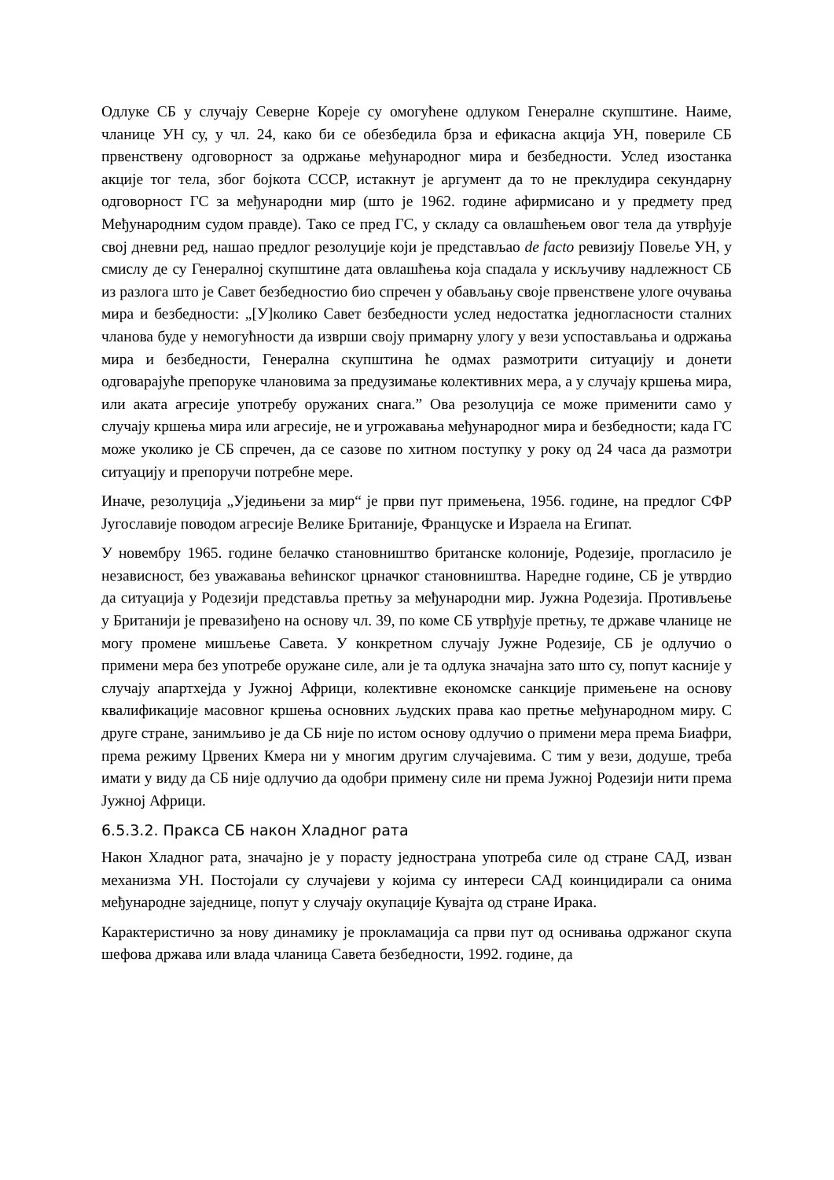Одлуке СБ у случају Северне Кореје су омогућене одлуком Генералне скупштине. Наиме, чланице УН су, у чл. 24, како би се обезбедила брза и ефикасна акција УН, повериле СБ првенствену одговорност за одржање међународног мира и безбедности. Услед изостанка акције тог тела, због бојкота СССР, истакнут је аргумент да то не преклудира секундарну одговорност ГС за међународни мир (што је 1962. године афирмисано и у предмету пред Међународним судом правде). Тако се пред ГС, у складу са овлашћењем овог тела да утврђује свој дневни ред, нашао предлог резолуције који је представљао de facto ревизију Повеље УН, у смислу де су Генералној скупштине дата овлашћења која спадала у искључиву надлежност СБ из разлога што је Савет безбедностио био спречен у обављању своје првенствене улоге очувања мира и безбедности: „[У]колико Савет безбедности услед недостатка једногласности сталних чланова буде у немогућности да изврши своју примарну улогу у вези успостављања и одржања мира и безбедности, Генерална скупштина ће одмах размотрити ситуацију и донети одговарајуће препоруке члановима за предузимање колективних мера, а у случају кршења мира, или аката агресије употребу оружаних снага.” Ова резолуција се може применити само у случају кршења мира или агресије, не и угрожавања међународног мира и безбедности; када ГС може уколико је СБ спречен, да се сазове по хитном поступку у року од 24 часа да размотри ситуацију и препоручи потребне мере.
Иначе, резолуција „Уједињени за мир“ је први пут примењена, 1956. године, на предлог СФР Југославије поводом агресије Велике Британије, Француске и Израела на Египат.
У новембру 1965. године белачко становништво британске колоније, Родезије, прогласило је независност, без уважавања већинског црначког становништва. Наредне године, СБ је утврдио да ситуација у Родезији представља претњу за међународни мир. Јужна Родезија. Противљење у Британији је превазиђено на основу чл. 39, по коме СБ утврђује претњу, те државе чланице не могу промене мишљење Савета. У конкретном случају Јужне Родезије, СБ је одлучио о примени мера без употребе оружане силе, али је та одлука значајна зато што су, попут касније у случају апартхејда у Јужној Африци, колективне економске санкције примењене на основу квалификације масовног кршења основних људских права као претње међународном миру. С друге стране, занимљиво је да СБ није по истом основу одлучио о примени мера према Биафри, према режиму Црвених Кмера ни у многим другим случајевима. С тим у вези, додуше, треба имати у виду да СБ није одлучио да одобри примену силе ни према Јужној Родезији нити према Јужној Африци.
6.5.3.2. Пракса СБ након Хладног рата
Након Хладног рата, значајно је у порасту једнострана употреба силе од стране САД, изван механизма УН. Постојали су случајеви у којима су интереси САД коинцидирали са онима међународне заједнице, попут у случају окупације Кувајта од стране Ирака.
Карактеристично за нову динамику је прокламација са први пут од оснивања одржаног скупа шефова држава или влада чланица Савета безбедности, 1992. године, да